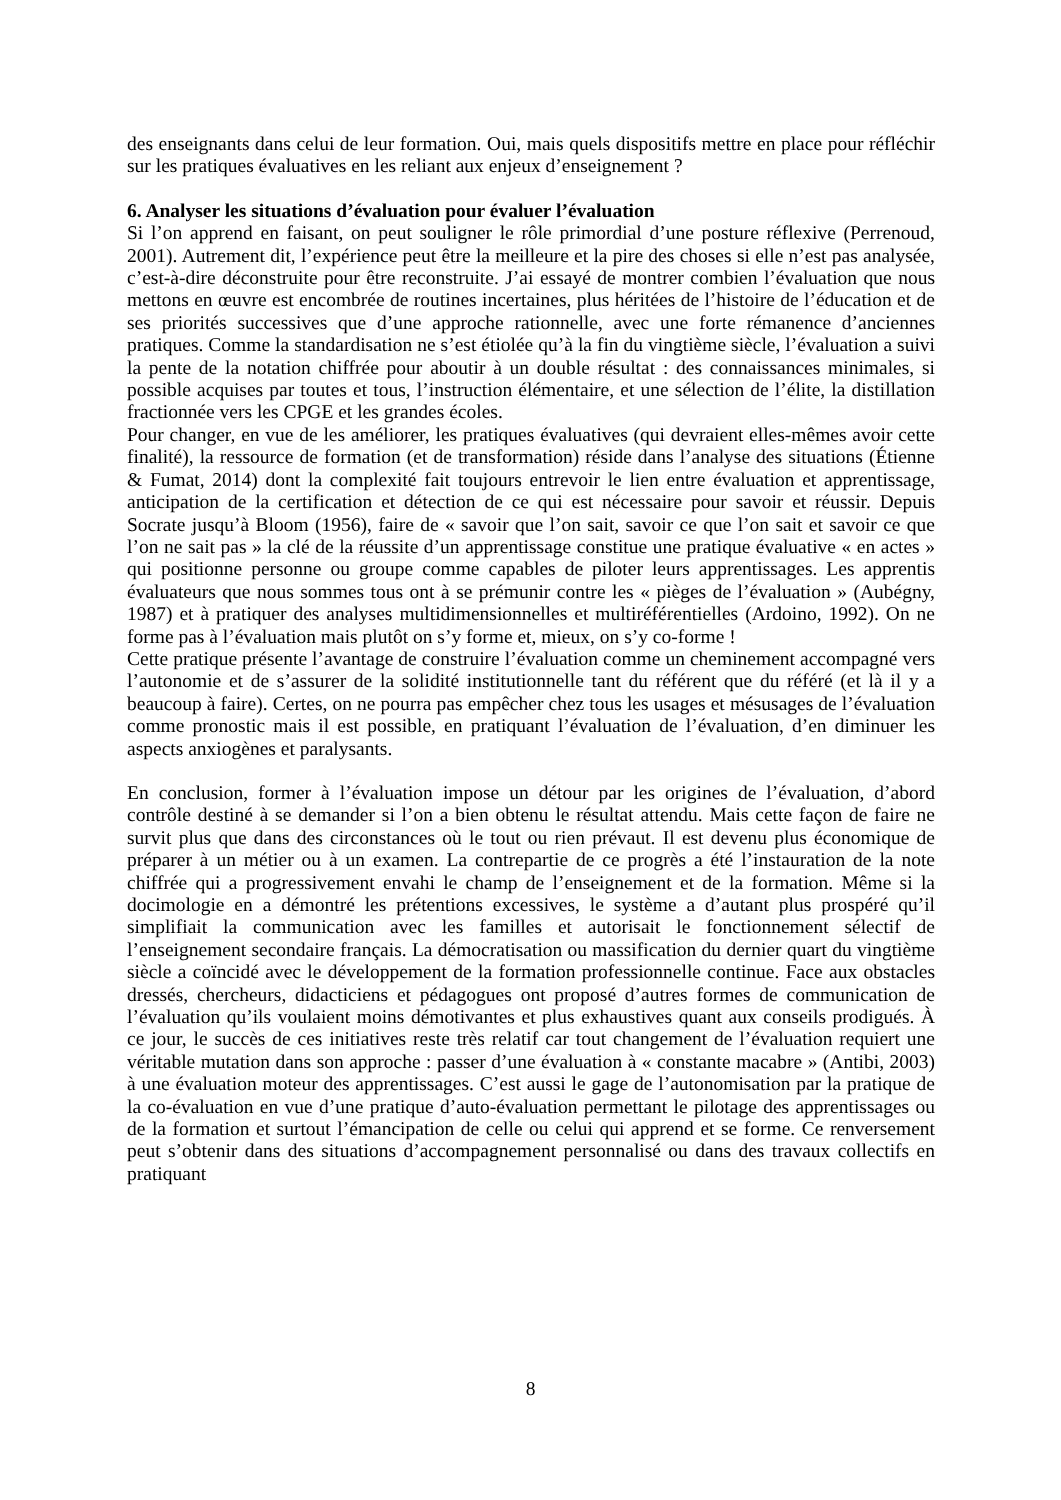des enseignants dans celui de leur formation. Oui, mais quels dispositifs mettre en place pour réfléchir sur les pratiques évaluatives en les reliant aux enjeux d’enseignement ?
6. Analyser les situations d’évaluation pour évaluer l’évaluation
Si l’on apprend en faisant, on peut souligner le rôle primordial d’une posture réflexive (Perrenoud, 2001). Autrement dit, l’expérience peut être la meilleure et la pire des choses si elle n’est pas analysée, c’est-à-dire déconstruite pour être reconstruite. J’ai essayé de montrer combien l’évaluation que nous mettons en œuvre est encombrée de routines incertaines, plus héritées de l’histoire de l’éducation et de ses priorités successives que d’une approche rationnelle, avec une forte rémanence d’anciennes pratiques. Comme la standardisation ne s’est étiolée qu’à la fin du vingtième siècle, l’évaluation a suivi la pente de la notation chiffrée pour aboutir à un double résultat : des connaissances minimales, si possible acquises par toutes et tous, l’instruction élémentaire, et une sélection de l’élite, la distillation fractionnée vers les CPGE et les grandes écoles.
Pour changer, en vue de les améliorer, les pratiques évaluatives (qui devraient elles-mêmes avoir cette finalité), la ressource de formation (et de transformation) réside dans l’analyse des situations (Étienne & Fumat, 2014) dont la complexité fait toujours entrevoir le lien entre évaluation et apprentissage, anticipation de la certification et détection de ce qui est nécessaire pour savoir et réussir. Depuis Socrate jusqu’à Bloom (1956), faire de « savoir que l’on sait, savoir ce que l’on sait et savoir ce que l’on ne sait pas » la clé de la réussite d’un apprentissage constitue une pratique évaluative « en actes » qui positionne personne ou groupe comme capables de piloter leurs apprentissages. Les apprentis évaluateurs que nous sommes tous ont à se prémunir contre les « pièges de l’évaluation » (Aubégny, 1987) et à pratiquer des analyses multidimensionnelles et multiréférentielles (Ardoino, 1992). On ne forme pas à l’évaluation mais plutôt on s’y forme et, mieux, on s’y co-forme !
Cette pratique présente l’avantage de construire l’évaluation comme un cheminement accompagné vers l’autonomie et de s’assurer de la solidité institutionnelle tant du référent que du référé (et là il y a beaucoup à faire). Certes, on ne pourra pas empêcher chez tous les usages et mésusages de l’évaluation comme pronostic mais il est possible, en pratiquant l’évaluation de l’évaluation, d’en diminuer les aspects anxiogènes et paralysants.
En conclusion, former à l’évaluation impose un détour par les origines de l’évaluation, d’abord contrôle destiné à se demander si l’on a bien obtenu le résultat attendu. Mais cette façon de faire ne survit plus que dans des circonstances où le tout ou rien prévaut. Il est devenu plus économique de préparer à un métier ou à un examen. La contrepartie de ce progrès a été l’instauration de la note chiffrée qui a progressivement envahi le champ de l’enseignement et de la formation. Même si la docimologie en a démontré les prétentions excessives, le système a d’autant plus prospéré qu’il simplifiait la communication avec les familles et autorisait le fonctionnement sélectif de l’enseignement secondaire français. La démocratisation ou massification du dernier quart du vingtième siècle a coïncidé avec le développement de la formation professionnelle continue. Face aux obstacles dressés, chercheurs, didacticiens et pédagogues ont proposé d’autres formes de communication de l’évaluation qu’ils voulaient moins démotivantes et plus exhaustives quant aux conseils prodigués. À ce jour, le succès de ces initiatives reste très relatif car tout changement de l’évaluation requiert une véritable mutation dans son approche : passer d’une évaluation à « constante macabre » (Antibi, 2003) à une évaluation moteur des apprentissages. C’est aussi le gage de l’autonomisation par la pratique de la co-évaluation en vue d’une pratique d’auto-évaluation permettant le pilotage des apprentissages ou de la formation et surtout l’émancipation de celle ou celui qui apprend et se forme. Ce renversement peut s’obtenir dans des situations d’accompagnement personnalisé ou dans des travaux collectifs en pratiquant
8